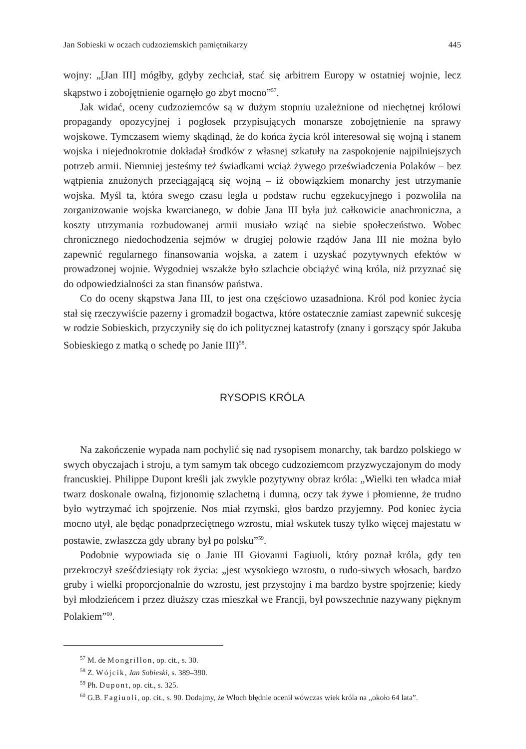Jan Sobieski w oczach cudzoziemskich pamiętnikarzy 445
wojny: „[Jan III] mógłby, gdyby zechciał, stać się arbitrem Europy w ostatniej wojnie, lecz skąpstwo i zobojętnienie ogarnęło go zbyt mocno”<sup>57</sup>.
Jak widać, oceny cudzoziemców są w dużym stopniu uzależnione od niechętnej królowi propagandy opozycyjnej i pogłosek przypisujących monarsze zobojętnienie na sprawy wojskowe. Tymczasem wiemy skądinąd, że do końca życia król interesował się wojną i stanem wojska i niejednokrotnie dokładał środków z własnej szkatuły na zaspokojenie najpilniejszych potrzeb armii. Niemniej jesteśmy też świadkami wciąż żywego przeświadczenia Polaków – bez wątpienia znużonych przeciągającą się wojną – iż obowiązkiem monarchy jest utrzymanie wojska. Myśl ta, która swego czasu legła u podstaw ruchu egzekucyjnego i pozwoliła na zorganizowanie wojska kwarcianego, w dobie Jana III była już całkowicie anachroniczna, a koszty utrzymania rozbudowanej armii musiało wziąć na siebie społeczeństwo. Wobec chronicznego niedochodzenia sejmów w drugiej połowie rządów Jana III nie można było zapewnić regularnego finansowania wojska, a zatem i uzyskać pozytywnych efektów w prowadzonej wojnie. Wygodniej wszakże było szlachcie obciążyć winą króla, niż przyznać się do odpowiedzialności za stan finansów państwa.
Co do oceny skąpstwa Jana III, to jest ona częściowo uzasadniona. Król pod koniec życia stał się rzeczywiście pazerny i gromadził bogactwa, które ostatecznie zamiast zapewnić sukcesję w rodzie Sobieskich, przyczyniły się do ich politycznej katastrofy (znany i gorszący spór Jakuba Sobieskiego z matką o schedę po Janie III)<sup>58</sup>.
RYSOPIS KRÓLA
Na zakończenie wypada nam pochylić się nad rysopisem monarchy, tak bardzo polskiego w swych obyczajach i stroju, a tym samym tak obcego cudzoziemcom przyzwyczajonym do mody francuskiej. Philippe Dupont kreśli jak zwykle pozytywny obraz króla: „Wielki ten władca miał twarz doskonale owalną, fizjonomię szlachetną i dumną, oczy tak żywe i płomienne, że trudno było wytrzymać ich spojrzenie. Nos miał rzymski, głos bardzo przyjemny. Pod koniec życia mocno utył, ale będąc ponadprzeciętnego wzrostu, miał wskutek tuszy tylko więcej majestatu w postawie, zwłaszcza gdy ubrany był po polsku”<sup>59</sup>.
Podobnie wypowiada się o Janie III Giovanni Fagiuoli, który poznał króla, gdy ten przekroczył sześćdziesiąty rok życia: „jest wysokiego wzrostu, o rudo-siwych włosach, bardzo gruby i wielki proporcjonalnie do wzrostu, jest przystojny i ma bardzo bystre spojrzenie; kiedy był młodzieńcem i przez dłuższy czas mieszkał we Francji, był powszechnie nazywany pięknym Polakiem”<sup>60</sup>.
<sup>57</sup> M. de Mongrillon, op. cit., s. 30.
<sup>58</sup> Z. Wójcik, Jan Sobieski, s. 389–390.
<sup>59</sup> Ph. Dupont, op. cit., s. 325.
<sup>60</sup> G.B. Fagiuoli, op. cit., s. 90. Dodajmy, że Włoch błędnie ocenił wówczas wiek króla na „około 64 lata”.